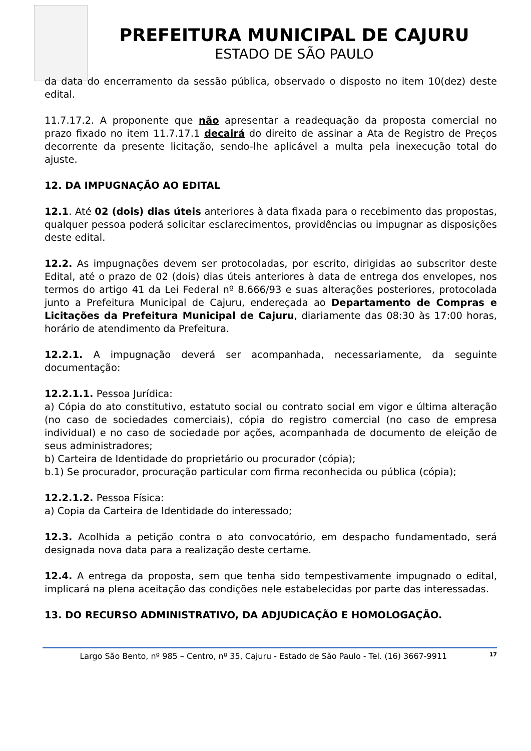PREFEITURA MUNICIPAL DE CAJURU
ESTADO DE SÃO PAULO
da data do encerramento da sessão pública, observado o disposto no item 10(dez) deste edital.
11.7.17.2. A proponente que não apresentar a readequação da proposta comercial no prazo fixado no item 11.7.17.1 decairá do direito de assinar a Ata de Registro de Preços decorrente da presente licitação, sendo-lhe aplicável a multa pela inexecução total do ajuste.
12. DA IMPUGNAÇÃO AO EDITAL
12.1. Até 02 (dois) dias úteis anteriores à data fixada para o recebimento das propostas, qualquer pessoa poderá solicitar esclarecimentos, providências ou impugnar as disposições deste edital.
12.2. As impugnações devem ser protocoladas, por escrito, dirigidas ao subscritor deste Edital, até o prazo de 02 (dois) dias úteis anteriores à data de entrega dos envelopes, nos termos do artigo 41 da Lei Federal nº 8.666/93 e suas alterações posteriores, protocolada junto a Prefeitura Municipal de Cajuru, endereçada ao Departamento de Compras e Licitações da Prefeitura Municipal de Cajuru, diariamente das 08:30 às 17:00 horas, horário de atendimento da Prefeitura.
12.2.1. A impugnação deverá ser acompanhada, necessariamente, da seguinte documentação:
12.2.1.1. Pessoa Jurídica:
a) Cópia do ato constitutivo, estatuto social ou contrato social em vigor e última alteração (no caso de sociedades comerciais), cópia do registro comercial (no caso de empresa individual) e no caso de sociedade por ações, acompanhada de documento de eleição de seus administradores;
b) Carteira de Identidade do proprietário ou procurador (cópia);
b.1) Se procurador, procuração particular com firma reconhecida ou pública (cópia);
12.2.1.2. Pessoa Física:
a) Copia da Carteira de Identidade do interessado;
12.3. Acolhida a petição contra o ato convocatório, em despacho fundamentado, será designada nova data para a realização deste certame.
12.4. A entrega da proposta, sem que tenha sido tempestivamente impugnado o edital, implicará na plena aceitação das condições nele estabelecidas por parte das interessadas.
13. DO RECURSO ADMINISTRATIVO, DA ADJUDICAÇÃO E HOMOLOGAÇÃO.
Largo São Bento, nº 985 – Centro, nº 35, Cajuru - Estado de São Paulo - Tel. (16) 3667-9911 17